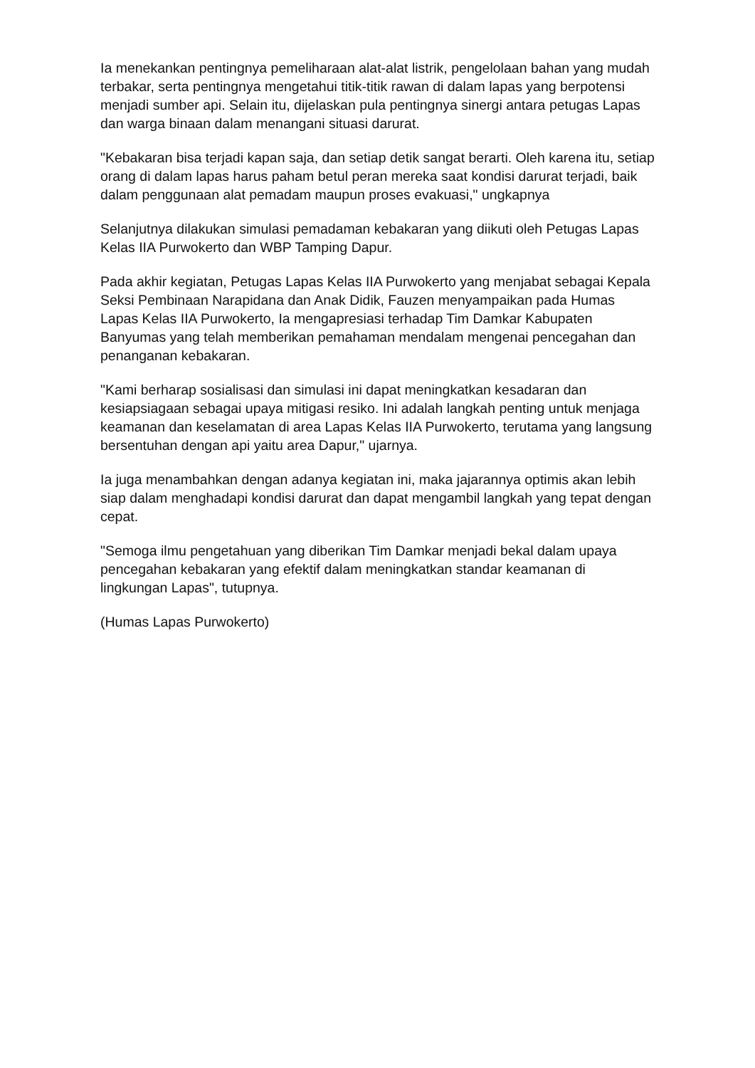Ia menekankan pentingnya pemeliharaan alat-alat listrik, pengelolaan bahan yang mudah terbakar, serta pentingnya mengetahui titik-titik rawan di dalam lapas yang berpotensi menjadi sumber api. Selain itu, dijelaskan pula pentingnya sinergi antara petugas Lapas dan warga binaan dalam menangani situasi darurat.
"Kebakaran bisa terjadi kapan saja, dan setiap detik sangat berarti. Oleh karena itu, setiap orang di dalam lapas harus paham betul peran mereka saat kondisi darurat terjadi, baik dalam penggunaan alat pemadam maupun proses evakuasi," ungkapnya
Selanjutnya dilakukan simulasi pemadaman kebakaran yang diikuti oleh Petugas Lapas Kelas IIA Purwokerto dan WBP Tamping Dapur.
Pada akhir kegiatan, Petugas Lapas Kelas IIA Purwokerto yang menjabat sebagai Kepala Seksi Pembinaan Narapidana dan Anak Didik, Fauzen menyampaikan pada Humas Lapas Kelas IIA Purwokerto, Ia mengapresiasi terhadap Tim Damkar Kabupaten Banyumas yang telah memberikan pemahaman mendalam mengenai pencegahan dan penanganan kebakaran.
"Kami berharap sosialisasi dan simulasi ini dapat meningkatkan kesadaran dan kesiapsiagaan sebagai upaya mitigasi resiko. Ini adalah langkah penting untuk menjaga keamanan dan keselamatan di area Lapas Kelas IIA Purwokerto, terutama yang langsung bersentuhan dengan api yaitu area Dapur," ujarnya.
Ia juga menambahkan dengan adanya kegiatan ini, maka jajarannya optimis akan lebih siap dalam menghadapi kondisi darurat dan dapat mengambil langkah yang tepat dengan cepat.
"Semoga ilmu pengetahuan yang diberikan Tim Damkar menjadi bekal dalam upaya pencegahan kebakaran yang efektif dalam meningkatkan standar keamanan di lingkungan Lapas", tutupnya.
(Humas Lapas Purwokerto)